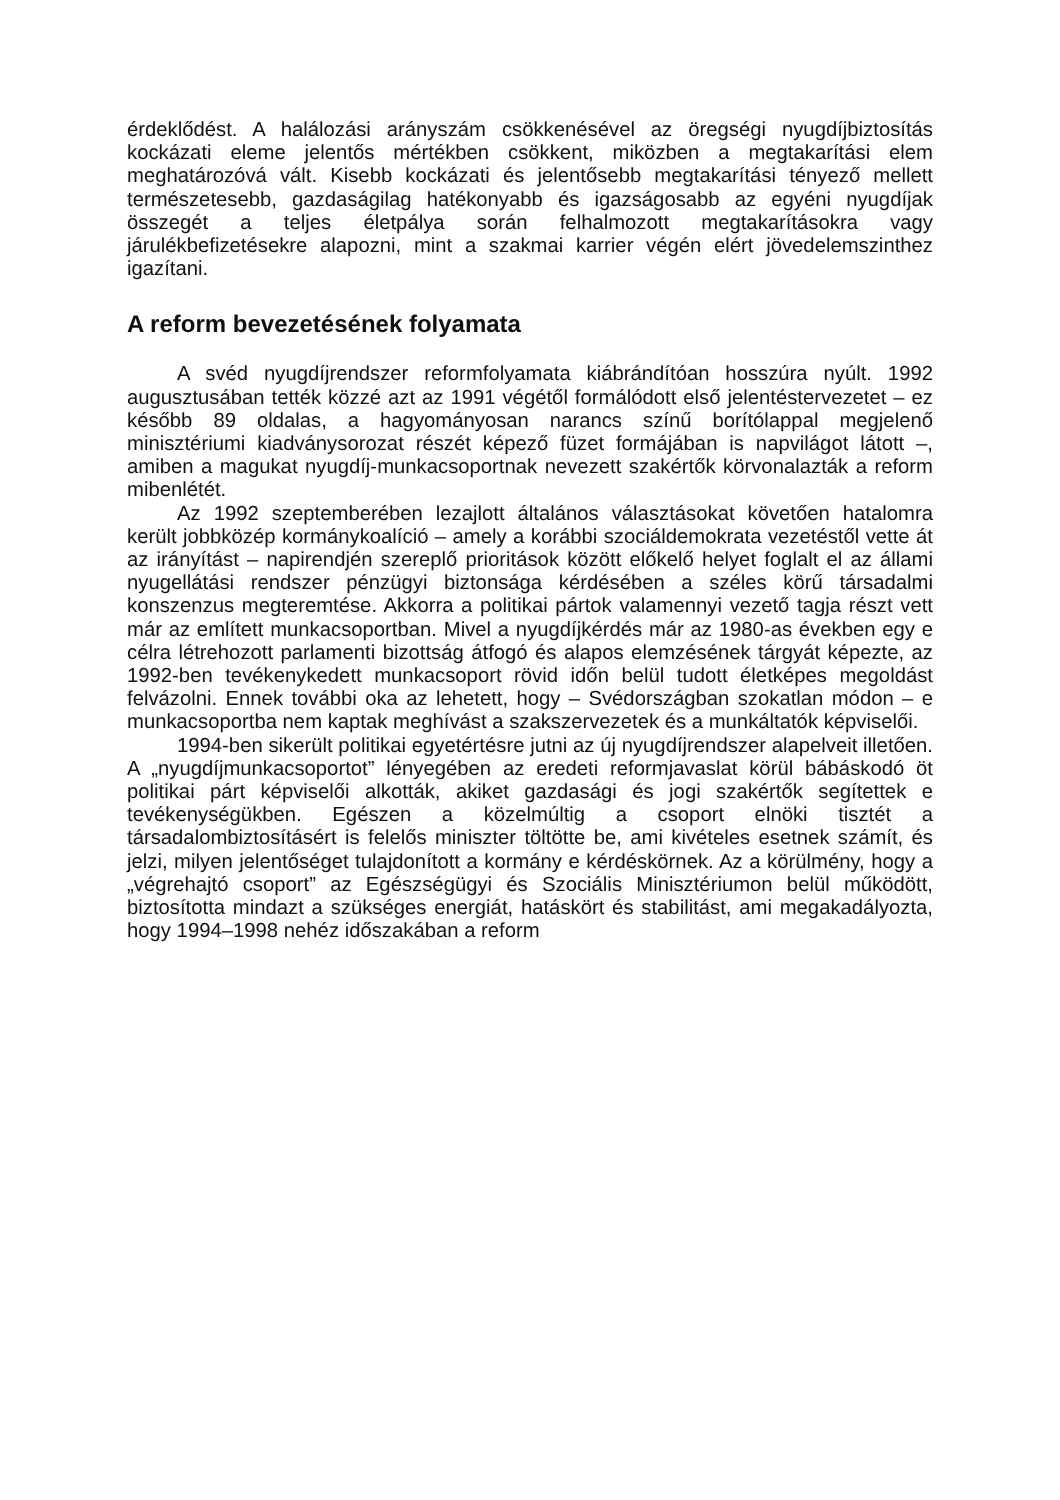érdeklődést. A halálozási arányszám csökkenésével az öregségi nyug­díjbiztosítás kockázati eleme jelentős mértékben csökkent, miközben a megtakarítási elem meghatározóvá vált. Kisebb kockázati és jelentősebb megtakarítási tényező mellett természetesebb, gazdaságilag hatéko­nyabb és igazságosabb az egyéni nyugdíjak összegét a teljes életpálya során felhalmozott megtakarításokra vagy járulékbefizetésekre alapozni, mint a szakmai karrier végén elért jövedelemszinthez igazítani.
A reform bevezetésének folyamata
A svéd nyugdíjrendszer reformfolyamata kiábrándítóan hosszúra nyúlt. 1992 augusztusában tették közzé azt az 1991 végétől formálódott első jelentéstervezetet – ez később 89 oldalas, a hagyományosan narancs színű borítólappal megjelenő minisztériumi kiadványsorozat ré­szét képező füzet formájában is napvilágot látott –, amiben a magukat nyugdíj-munkacsoportnak nevezett szakértők körvonalazták a reform mi­benlétét.
Az 1992 szeptemberében lezajlott általános választásokat követően hatalomra került jobbközép kormánykoalíció – amely a korábbi szociál­demokrata vezetéstől vette át az irányítást – napirendjén szereplő priori­tások között előkelő helyet foglalt el az állami nyugellátási rendszer pénzügyi biztonsága kérdésében a széles körű társadalmi konszenzus megteremtése. Akkorra a politikai pártok valamennyi vezető tagja részt vett már az említett munkacsoportban. Mivel a nyugdíjkérdés már az 1980-as években egy e célra létrehozott parlamenti bizottság átfogó és alapos elemzésének tárgyát képezte, az 1992-ben tevékenykedett mun­kacsoport rövid időn belül tudott életképes megoldást felvázolni. Ennek további oka az lehetett, hogy – Svédországban szokatlan módon – e munkacsoportba nem kaptak meghívást a szakszervezetek és a munkál­tatók képviselői.
1994-ben sikerült politikai egyetértésre jutni az új nyugdíjrendszer alapelveit illetően. A „nyugdíjmunkacsoportot” lényegében az eredeti re­formjavaslat körül bábáskodó öt politikai párt képviselői alkották, akiket gazdasági és jogi szakértők segítettek e tevékenységükben. Egészen a közelmúltig a csoport elnöki tisztét a társadalombiztosításért is felelős miniszter töltötte be, ami kivételes esetnek számít, és jelzi, milyen jelen­tőséget tulajdonított a kormány e kérdéskörnek. Az a körülmény, hogy a „végrehajtó csoport” az Egészségügyi és Szociális Minisztériumon belül működött, biztosította mindazt a szükséges energiát, hatáskört és stabili­tást, ami megakadályozta, hogy 1994–1998 nehéz időszakában a reform